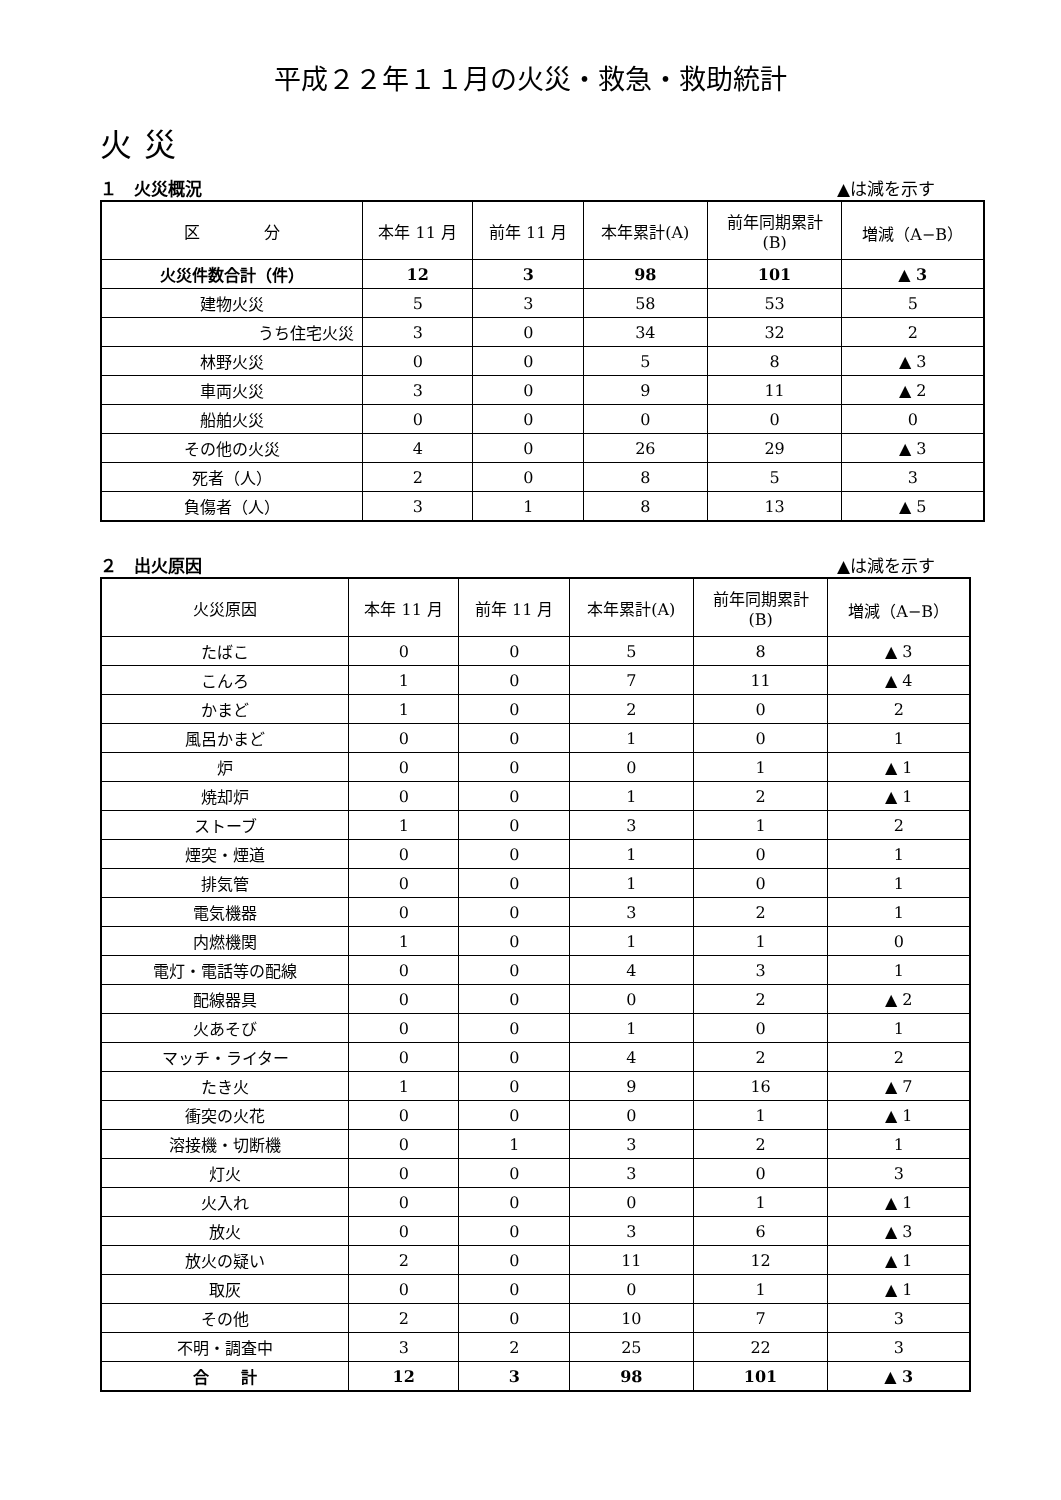平成２２年１１月の火災・救急・救助統計
火災
１　火災概況 ▲は減を示す
| 区 分 | 本年 11 月 | 前年 11 月 | 本年累計(A) | 前年同期累計 (B) | 増減（A−B） |
| --- | --- | --- | --- | --- | --- |
| 火災件数合計（件） | 12 | 3 | 98 | 101 | ▲ 3 |
| 建物火災 | 5 | 3 | 58 | 53 | 5 |
| うち住宅火災 | 3 | 0 | 34 | 32 | 2 |
| 林野火災 | 0 | 0 | 5 | 8 | ▲ 3 |
| 車両火災 | 3 | 0 | 9 | 11 | ▲ 2 |
| 船舶火災 | 0 | 0 | 0 | 0 | 0 |
| その他の火災 | 4 | 0 | 26 | 29 | ▲ 3 |
| 死者（人） | 2 | 0 | 8 | 5 | 3 |
| 負傷者（人） | 3 | 1 | 8 | 13 | ▲ 5 |
２　出火原因 ▲は減を示す
| 火災原因 | 本年 11 月 | 前年 11 月 | 本年累計(A) | 前年同期累計 (B) | 増減（A−B） |
| --- | --- | --- | --- | --- | --- |
| たばこ | 0 | 0 | 5 | 8 | ▲ 3 |
| こんろ | 1 | 0 | 7 | 11 | ▲ 4 |
| かまど | 1 | 0 | 2 | 0 | 2 |
| 風呂かまど | 0 | 0 | 1 | 0 | 1 |
| 炉 | 0 | 0 | 0 | 1 | ▲ 1 |
| 焼却炉 | 0 | 0 | 1 | 2 | ▲ 1 |
| ストーブ | 1 | 0 | 3 | 1 | 2 |
| 煙突・煙道 | 0 | 0 | 1 | 0 | 1 |
| 排気管 | 0 | 0 | 1 | 0 | 1 |
| 電気機器 | 0 | 0 | 3 | 2 | 1 |
| 内燃機関 | 1 | 0 | 1 | 1 | 0 |
| 電灯・電話等の配線 | 0 | 0 | 4 | 3 | 1 |
| 配線器具 | 0 | 0 | 0 | 2 | ▲ 2 |
| 火あそび | 0 | 0 | 1 | 0 | 1 |
| マッチ・ライター | 0 | 0 | 4 | 2 | 2 |
| たき火 | 1 | 0 | 9 | 16 | ▲ 7 |
| 衝突の火花 | 0 | 0 | 0 | 1 | ▲ 1 |
| 溶接機・切断機 | 0 | 1 | 3 | 2 | 1 |
| 灯火 | 0 | 0 | 3 | 0 | 3 |
| 火入れ | 0 | 0 | 0 | 1 | ▲ 1 |
| 放火 | 0 | 0 | 3 | 6 | ▲ 3 |
| 放火の疑い | 2 | 0 | 11 | 12 | ▲ 1 |
| 取灰 | 0 | 0 | 0 | 1 | ▲ 1 |
| その他 | 2 | 0 | 10 | 7 | 3 |
| 不明・調査中 | 3 | 2 | 25 | 22 | 3 |
| 合 計 | 12 | 3 | 98 | 101 | ▲ 3 |